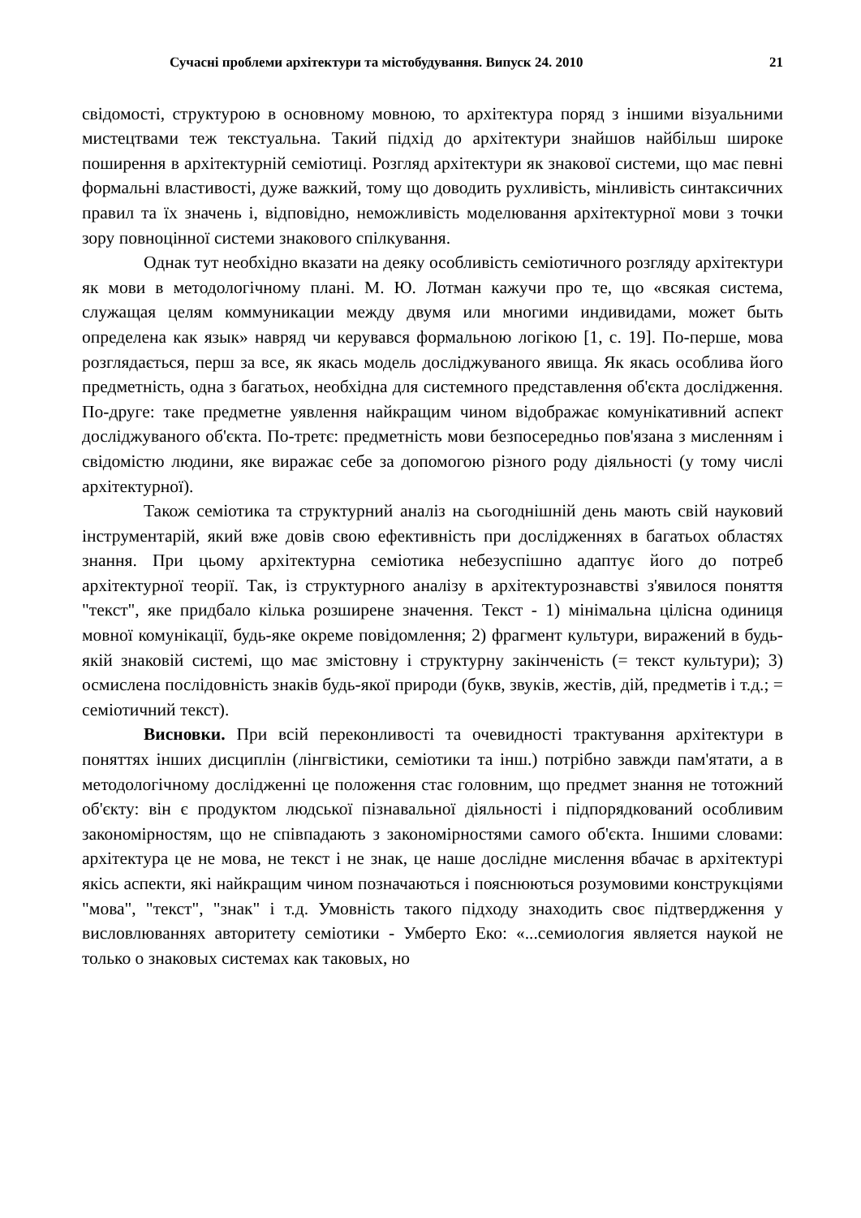Сучасні проблеми архітектури та містобудування. Випуск 24. 2010 21
свідомості, структурою в основному мовною, то архітектура поряд з іншими візуальними мистецтвами теж текстуальна. Такий підхід до архітектури знайшов найбільш широке поширення в архітектурній семіотиці. Розгляд архітектури як знакової системи, що має певні формальні властивості, дуже важкий, тому що доводить рухливість, мінливість синтаксичних правил та їх значень і, відповідно, неможливість моделювання архітектурної мови з точки зору повноцінної системи знакового спілкування.
Однак тут необхідно вказати на деяку особливість семіотичного розгляду архітектури як мови в методологічному плані. М. Ю. Лотман кажучи про те, що «всякая система, служащая целям коммуникации между двумя или многими индивидами, может быть определена как язык» навряд чи керувався формальною логікою [1, с. 19]. По-перше, мова розглядається, перш за все, як якась модель досліджуваного явища. Як якась особлива його предметність, одна з багатьох, необхідна для системного представлення об'єкта дослідження. По-друге: таке предметне уявлення найкращим чином відображає комунікативний аспект досліджуваного об'єкта. По-третє: предметність мови безпосередньо пов'язана з мисленням і свідомістю людини, яке виражає себе за допомогою різного роду діяльності (у тому числі архітектурної).
Також семіотика та структурний аналіз на сьогоднішній день мають свій науковий інструментарій, який вже довів свою ефективність при дослідженнях в багатьох областях знання. При цьому архітектурна семіотика небезуспішно адаптує його до потреб архітектурної теорії. Так, із структурного аналізу в архітектурознавстві з'явилося поняття "текст", яке придбало кілька розширене значення. Текст - 1) мінімальна цілісна одиниця мовної комунікації, будь-яке окреме повідомлення; 2) фрагмент культури, виражений в будь-якій знаковій системі, що має змістовну і структурну закінченість (= текст культури); 3) осмислена послідовність знаків будь-якої природи (букв, звуків, жестів, дій, предметів і т.д.; = семіотичний текст).
Висновки. При всій переконливості та очевидності трактування архітектури в поняттях інших дисциплін (лінгвістики, семіотики та інш.) потрібно завжди пам'ятати, а в методологічному дослідженні це положення стає головним, що предмет знання не тотожний об'єкту: він є продуктом людської пізнавальної діяльності і підпорядкований особливим закономірностям, що не співпадають з закономірностями самого об'єкта. Іншими словами: архітектура це не мова, не текст і не знак, це наше дослідне мислення вбачає в архітектурі якісь аспекти, які найкращим чином позначаються і пояснюються розумовими конструкціями "мова", "текст", "знак" і т.д. Умовність такого підходу знаходить своє підтвердження у висловлюваннях авторитету семіотики - Умберто Еко: «...семиология является наукой не только о знаковых системах как таковых, но